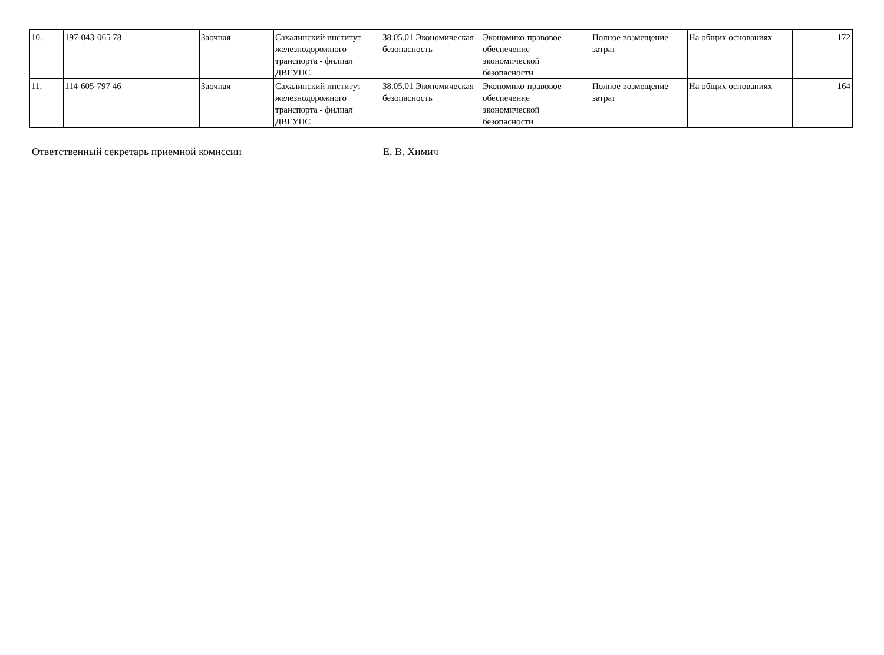| 10. | 197-043-065 78 | Заочная | Сахалинский институт железнодорожного транспорта - филиал ДВГУПС | 38.05.01 Экономическая безопасность | Экономико-правовое обеспечение экономической безопасности | Полное возмещение затрат | На общих основаниях | 172 |
| 11. | 114-605-797 46 | Заочная | Сахалинский институт железнодорожного транспорта - филиал ДВГУПС | 38.05.01 Экономическая безопасность | Экономико-правовое обеспечение экономической безопасности | Полное возмещение затрат | На общих основаниях | 164 |
Ответственный секретарь приемной комиссии Е. В. Химич